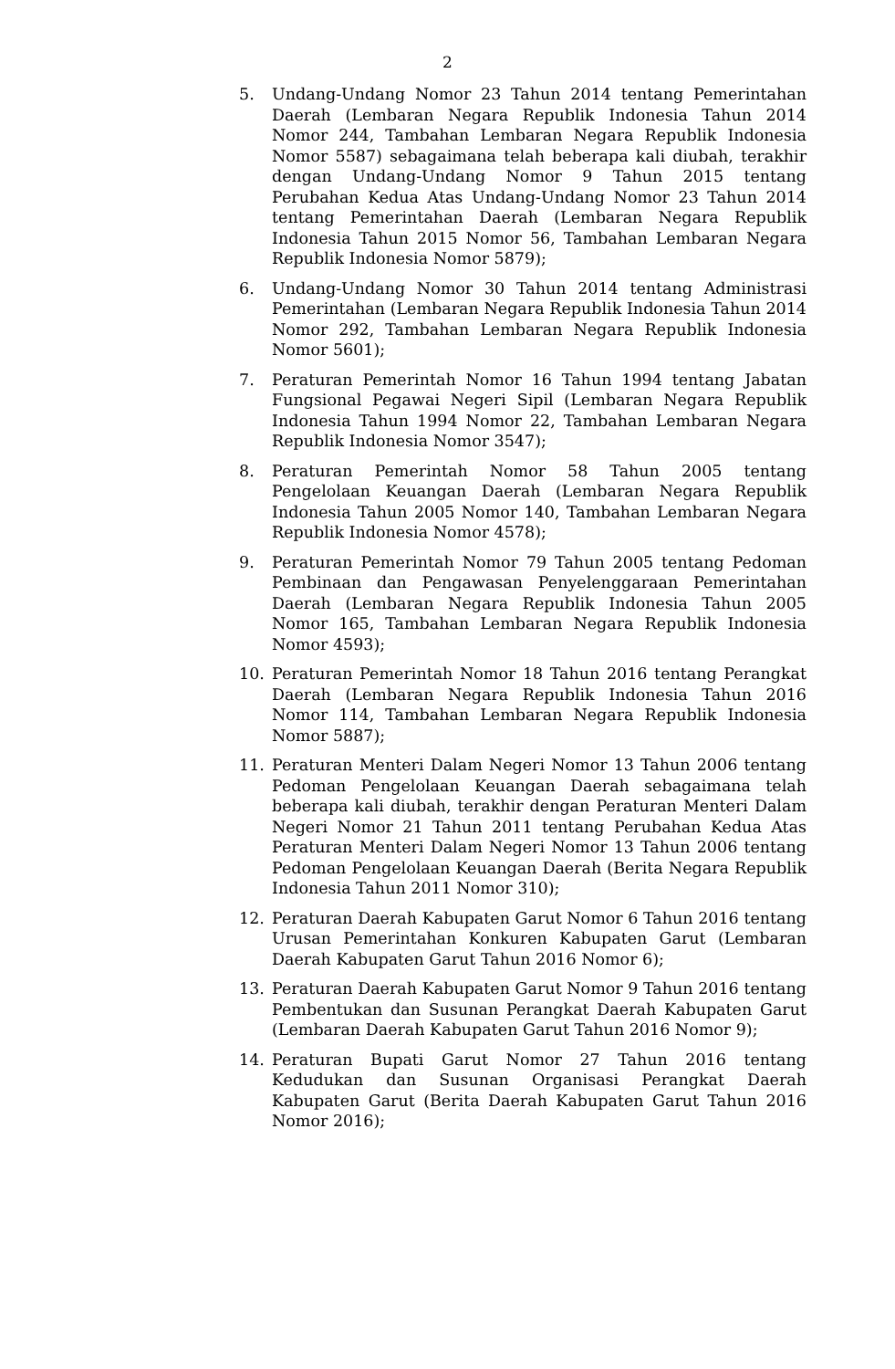2
5. Undang-Undang Nomor 23 Tahun 2014 tentang Pemerintahan Daerah (Lembaran Negara Republik Indonesia Tahun 2014 Nomor 244, Tambahan Lembaran Negara Republik Indonesia Nomor 5587) sebagaimana telah beberapa kali diubah, terakhir dengan Undang-Undang Nomor 9 Tahun 2015 tentang Perubahan Kedua Atas Undang-Undang Nomor 23 Tahun 2014 tentang Pemerintahan Daerah (Lembaran Negara Republik Indonesia Tahun 2015 Nomor 56, Tambahan Lembaran Negara Republik Indonesia Nomor 5879);
6. Undang-Undang Nomor 30 Tahun 2014 tentang Administrasi Pemerintahan (Lembaran Negara Republik Indonesia Tahun 2014 Nomor 292, Tambahan Lembaran Negara Republik Indonesia Nomor 5601);
7. Peraturan Pemerintah Nomor 16 Tahun 1994 tentang Jabatan Fungsional Pegawai Negeri Sipil (Lembaran Negara Republik Indonesia Tahun 1994 Nomor 22, Tambahan Lembaran Negara Republik Indonesia Nomor 3547);
8. Peraturan Pemerintah Nomor 58 Tahun 2005 tentang Pengelolaan Keuangan Daerah (Lembaran Negara Republik Indonesia Tahun 2005 Nomor 140, Tambahan Lembaran Negara Republik Indonesia Nomor 4578);
9. Peraturan Pemerintah Nomor 79 Tahun 2005 tentang Pedoman Pembinaan dan Pengawasan Penyelenggaraan Pemerintahan Daerah (Lembaran Negara Republik Indonesia Tahun 2005 Nomor 165, Tambahan Lembaran Negara Republik Indonesia Nomor 4593);
10. Peraturan Pemerintah Nomor 18 Tahun 2016 tentang Perangkat Daerah (Lembaran Negara Republik Indonesia Tahun 2016 Nomor 114, Tambahan Lembaran Negara Republik Indonesia Nomor 5887);
11. Peraturan Menteri Dalam Negeri Nomor 13 Tahun 2006 tentang Pedoman Pengelolaan Keuangan Daerah sebagaimana telah beberapa kali diubah, terakhir dengan Peraturan Menteri Dalam Negeri Nomor 21 Tahun 2011 tentang Perubahan Kedua Atas Peraturan Menteri Dalam Negeri Nomor 13 Tahun 2006 tentang Pedoman Pengelolaan Keuangan Daerah (Berita Negara Republik Indonesia Tahun 2011 Nomor 310);
12. Peraturan Daerah Kabupaten Garut Nomor 6 Tahun 2016 tentang Urusan Pemerintahan Konkuren Kabupaten Garut (Lembaran Daerah Kabupaten Garut Tahun 2016 Nomor 6);
13. Peraturan Daerah Kabupaten Garut Nomor 9 Tahun 2016 tentang Pembentukan dan Susunan Perangkat Daerah Kabupaten Garut (Lembaran Daerah Kabupaten Garut Tahun 2016 Nomor 9);
14. Peraturan Bupati Garut Nomor 27 Tahun 2016 tentang Kedudukan dan Susunan Organisasi Perangkat Daerah Kabupaten Garut (Berita Daerah Kabupaten Garut Tahun 2016 Nomor 2016);